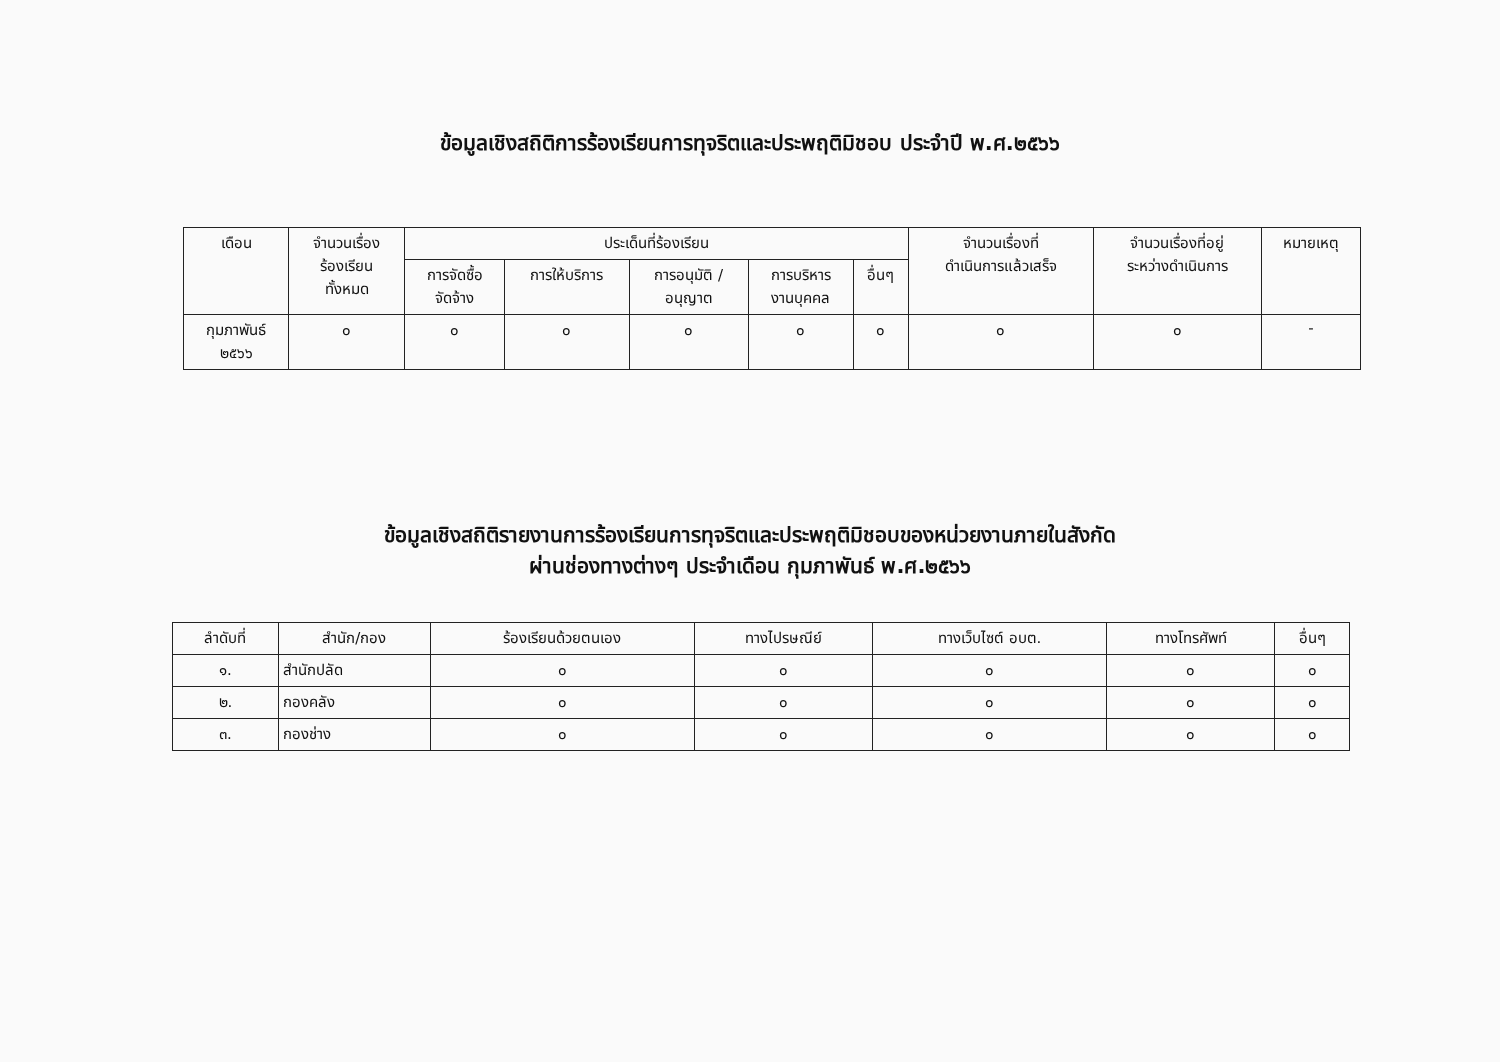ข้อมูลเชิงสถิติการร้องเรียนการทุจริตและประพฤติมิชอบ ประจำปี พ.ศ.๒๕๖๖
| เดือน | จำนวนเรื่อง ร้องเรียน ทั้งหมด | ประเด็นที่ร้องเรียน | | | | | จำนวนเรื่องที่ ดำเนินการแล้วเสร็จ | จำนวนเรื่องที่อยู่ ระหว่างดำเนินการ | หมายเหตุ |
| --- | --- | --- | --- | --- | --- | --- | --- | --- | --- |
| | | การจัดซื้อ จัดจ้าง | การให้บริการ | การอนุมัติ / อนุญาต | การบริหาร งานบุคคล | อื่นๆ | | | |
| กุมภาพันธ์ ๒๕๖๖ | ๐ | ๐ | ๐ | ๐ | ๐ | ๐ | ๐ | ๐ | - |
ข้อมูลเชิงสถิติรายงานการร้องเรียนการทุจริตและประพฤติมิชอบของหน่วยงานภายในสังกัด
ผ่านช่องทางต่างๆ ประจำเดือน กุมภาพันธ์ พ.ศ.๒๕๖๖
| ลำดับที่ | สำนัก/กอง | ร้องเรียนด้วยตนเอง | ทางไปรษณีย์ | ทางเว็บไซต์ อบต. | ทางโทรศัพท์ | อื่นๆ |
| --- | --- | --- | --- | --- | --- | --- |
| ๑. | สำนักปลัด | ๐ | ๐ | ๐ | ๐ | ๐ |
| ๒. | กองคลัง | ๐ | ๐ | ๐ | ๐ | ๐ |
| ๓. | กองช่าง | ๐ | ๐ | ๐ | ๐ | ๐ |